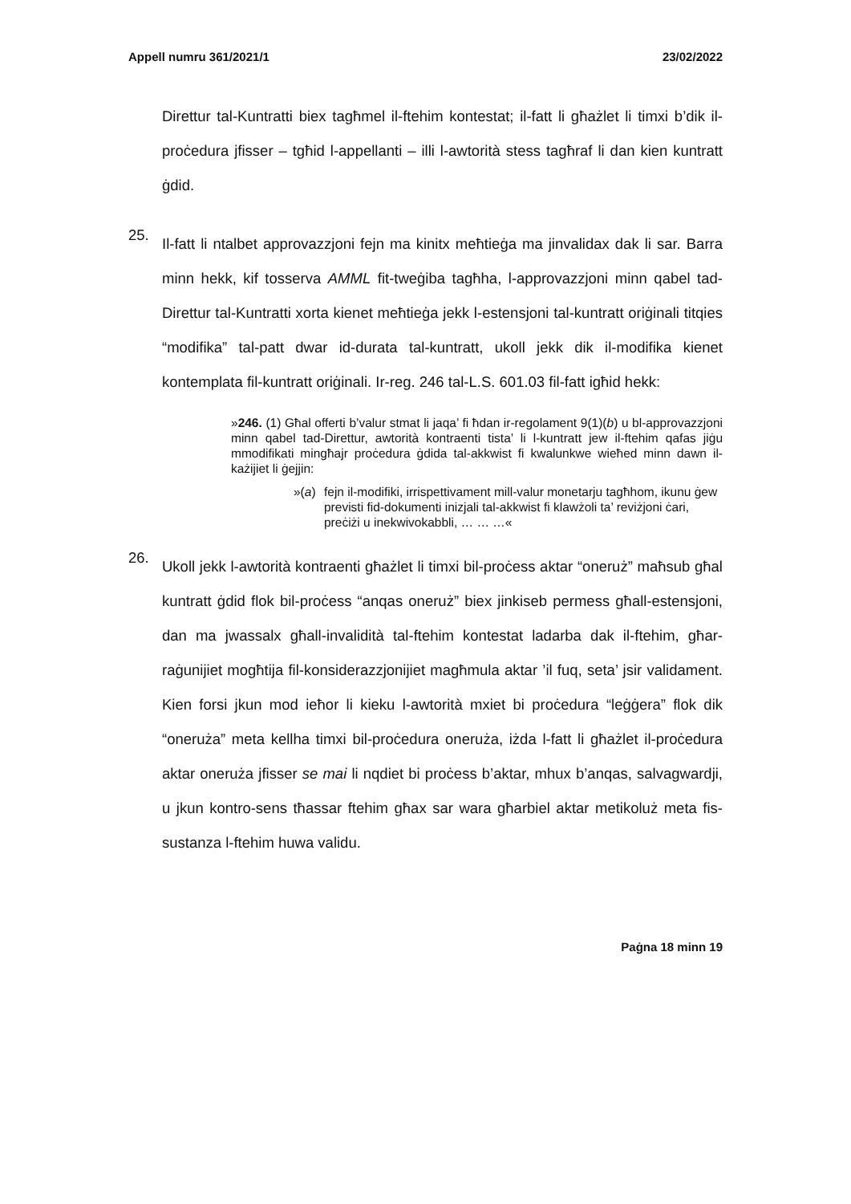Appell numru 361/2021/1 23/02/2022
Direttur tal-Kuntratti biex tagħmel il-ftehim kontestat; il-fatt li għażlet li timxi b’dik il-proċedura jfisser – tgħid l-appellanti – illi l-awtorità stess tagħraf li dan kien kuntratt ġdid.
25.
Il-fatt li ntalbet approvazzjoni fejn ma kinitx meħtieġa ma jinvalidax dak li sar. Barra minn hekk, kif tosserva AMML fit-tweġiba tagħha, l-approvazz­joni minn qabel tad-Direttur tal-Kuntratti xorta kienet meħtieġa jekk l-estensjoni tal-kuntratt oriġinali titqies “modifika” tal-patt dwar id-durata tal-kuntratt, ukoll jekk dik il-modifika kienet kontemplata fil-kuntratt oriġinali. Ir-reg. 246 tal-L.S. 601.03 fil-fatt igħid hekk:
»246. (1) Għal offerti b’valur stmat li jaqa’ fi ħdan ir-regolament 9(1)(b) u bl-approvazzjoni minn qabel tad-Direttur, awtorità kontraenti tista’ li l-kuntratt jew il-ftehim qafas jiġu mmodifikati mingħajr proċedura ġdida tal-akkwist fi kwalunkwe wieħed minn dawn il-każijiet li ġejjin:
»(a) fejn il-modifiki, irrispettivament mill-valur monetarju tagħhom, ikunu ġew previsti fid-dokumenti inizjali tal-akkwist fi klawżoli ta’ reviżjoni ċari, preċiżi u inekwivokabbli, … … …«
26.
Ukoll jekk l-awtorità kontraenti għażlet li timxi bil-proċess aktar “oneruż” maħsub għal kuntratt ġdid flok bil-proċess “anqas oneruż” biex jinkiseb permess għall-estensjoni, dan ma jwassalx għall-invalidità tal-ftehim kontestat ladarba dak il-ftehim, għar-raġunijiet mogħtija fil-konsider­azzjonijiet magħmula aktar ’il fuq, seta’ jsir validament. Kien forsi jkun mod ieħor li kieku l-awtorità mxiet bi proċedura “leġġera” flok dik “oneruża” meta kellha timxi bil-proċedura oneruża, iżda l-fatt li għażlet il-proċedura aktar oneruża jfisser se mai li nqdiet bi proċess b’aktar, mhux b’anqas, salvagwardji, u jkun kontro-sens tħassar ftehim għax sar wara għarbiel aktar metikoluż meta fis-sustanza l-ftehim huwa validu.
Paġna 18 minn 19